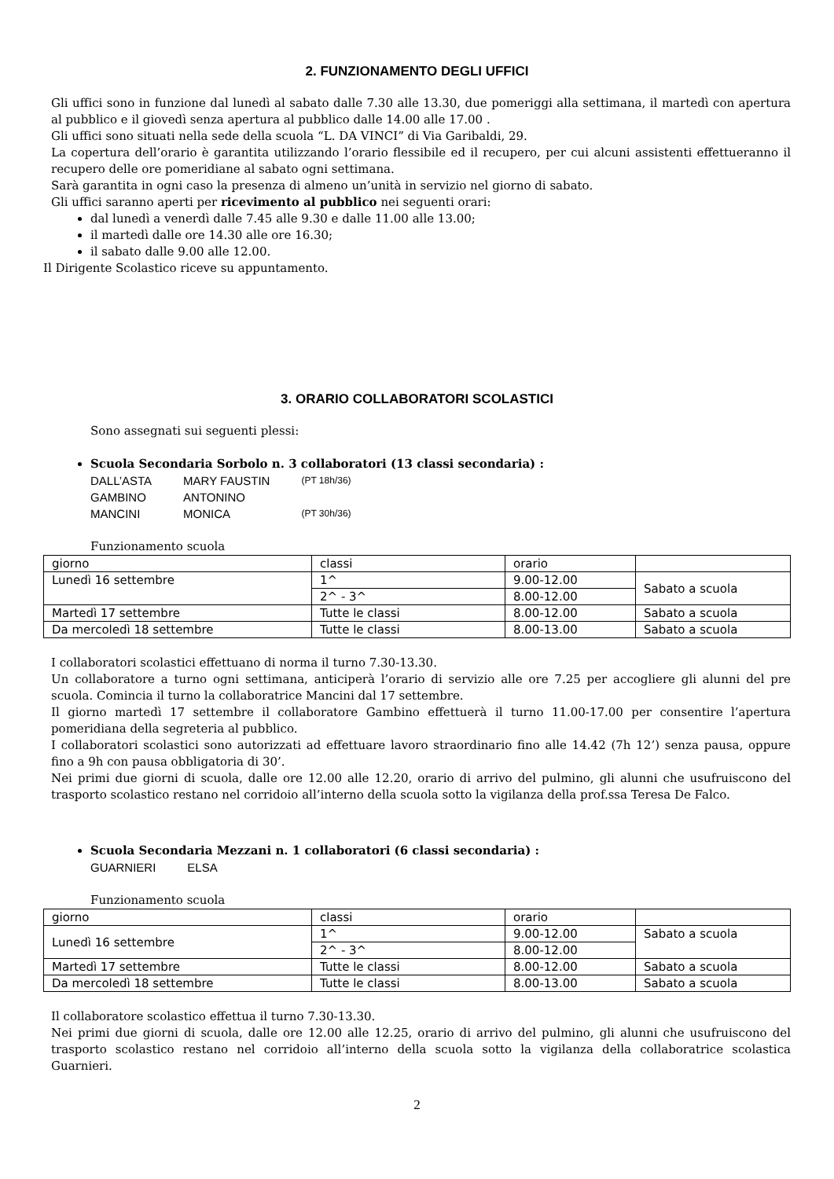2. FUNZIONAMENTO DEGLI UFFICI
Gli uffici sono in funzione dal lunedì al sabato dalle 7.30 alle 13.30, due pomeriggi alla settimana, il martedì con apertura al pubblico e il giovedì senza apertura al pubblico dalle 14.00 alle 17.00 .
Gli uffici sono situati nella sede della scuola “L. DA VINCI” di Via Garibaldi, 29.
La copertura dell’orario è garantita utilizzando l’orario flessibile ed il recupero, per cui alcuni assistenti effettueranno il recupero delle ore pomeridiane al sabato ogni settimana.
Sarà garantita in ogni caso la presenza di almeno un’unità in servizio nel giorno di sabato.
Gli uffici saranno aperti per ricevimento al pubblico nei seguenti orari:
dal lunedì a venerdì dalle 7.45 alle 9.30 e dalle 11.00 alle 13.00;
il martedì dalle ore 14.30 alle ore 16.30;
il sabato dalle 9.00 alle 12.00.
Il Dirigente Scolastico riceve su appuntamento.
3. ORARIO COLLABORATORI SCOLASTICI
Sono assegnati sui seguenti plessi:
Scuola Secondaria Sorbolo n. 3 collaboratori (13 classi secondaria) :
| DALL’ASTA | MARY FAUSTIN | (PT 18h/36) |
| GAMBINO | ANTONINO | |
| MANCINI | MONICA | (PT 30h/36) |
Funzionamento scuola
| giorno | classi | orario | |
| Lunedì 16 settembre | 1^ | 9.00-12.00 | Sabato a scuola |
| | 2^ - 3^ | 8.00-12.00 | |
| Martedì 17 settembre | Tutte le classi | 8.00-12.00 | Sabato a scuola |
| Da mercoledì 18 settembre | Tutte le classi | 8.00-13.00 | Sabato a scuola |
I collaboratori scolastici effettuano di norma il turno 7.30-13.30.
Un collaboratore a turno ogni settimana, anticiperà l’orario di servizio alle ore 7.25 per accogliere gli alunni del pre scuola. Comincia il turno la collaboratrice Mancini dal 17 settembre.
Il giorno martedì 17 settembre il collaboratore Gambino effettuerà il turno 11.00-17.00 per consentire l’apertura pomeridiana della segreteria al pubblico.
I collaboratori scolastici sono autorizzati ad effettuare lavoro straordinario fino alle 14.42 (7h 12’) senza pausa, oppure fino a 9h con pausa obbligatoria di 30’.
Nei primi due giorni di scuola, dalle ore 12.00 alle 12.20, orario di arrivo del pulmino, gli alunni che usufruiscono del trasporto scolastico restano nel corridoio all’interno della scuola sotto la vigilanza della prof.ssa Teresa De Falco.
Scuola Secondaria Mezzani n. 1 collaboratori (6 classi secondaria) :
| GUARNIERI | ELSA |
Funzionamento scuola
| giorno | classi | orario | |
| Lunedì 16 settembre | 1^ | 9.00-12.00 | Sabato a scuola |
| | 2^ - 3^ | 8.00-12.00 | |
| Martedì 17 settembre | Tutte le classi | 8.00-12.00 | Sabato a scuola |
| Da mercoledì 18 settembre | Tutte le classi | 8.00-13.00 | Sabato a scuola |
Il collaboratore scolastico effettua il turno 7.30-13.30.
Nei primi due giorni di scuola, dalle ore 12.00 alle 12.25, orario di arrivo del pulmino, gli alunni che usufruiscono del trasporto scolastico restano nel corridoio all’interno della scuola sotto la vigilanza della collaboratrice scolastica Guarnieri.
2